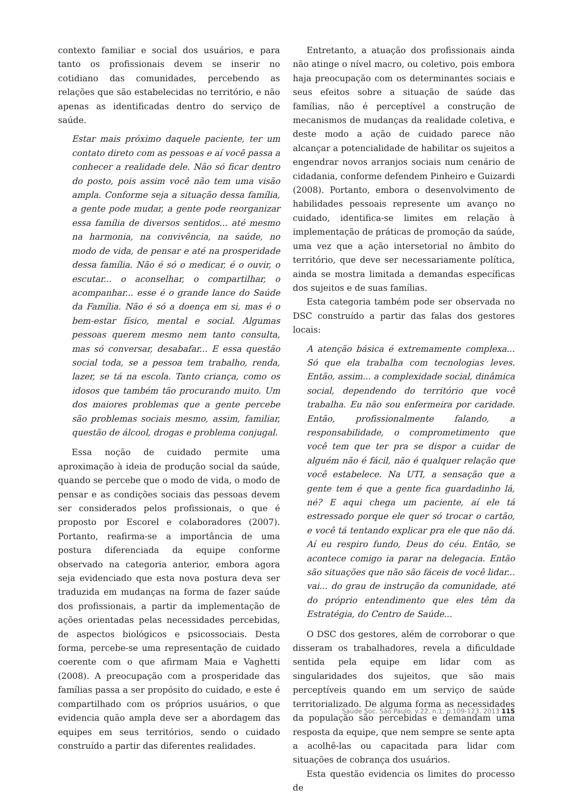contexto familiar e social dos usuários, e para tanto os profissionais devem se inserir no cotidiano das comunidades, percebendo as relações que são estabelecidas no território, e não apenas as identificadas dentro do serviço de saúde.
Estar mais próximo daquele paciente, ter um contato direto com as pessoas e aí você passa a conhecer a realidade dele. Não só ficar dentro do posto, pois assim você não tem uma visão ampla. Conforme seja a situação dessa família, a gente pode mudar, a gente pode reorganizar essa família de diversos sentidos... até mesmo na harmonia, na convivência, na saúde, no modo de vida, de pensar e até na prosperidade dessa família. Não é só o medicar, é o ouvir, o escutar... o aconselhar, o compartilhar, o acompanhar... esse é o grande lance do Saúde da Família. Não é só a doença em si, mas é o bem-estar físico, mental e social. Algumas pessoas querem mesmo nem tanto consulta, mas só conversar, desabafar... E essa questão social toda, se a pessoa tem trabalho, renda, lazer, se tá na escola. Tanto criança, como os idosos que também tão procurando muito. Um dos maiores problemas que a gente percebe são problemas sociais mesmo, assim, familiar, questão de álcool, drogas e problema conjugal.
Essa noção de cuidado permite uma aproximação à ideia de produção social da saúde, quando se percebe que o modo de vida, o modo de pensar e as condições sociais das pessoas devem ser considerados pelos profissionais, o que é proposto por Escorel e colaboradores (2007). Portanto, reafirma-se a importância de uma postura diferenciada da equipe conforme observado na categoria anterior, embora agora seja evidenciado que esta nova postura deva ser traduzida em mudanças na forma de fazer saúde dos profissionais, a partir da implementação de ações orientadas pelas necessidades percebidas, de aspectos biológicos e psicossociais. Desta forma, percebe-se uma representação de cuidado coerente com o que afirmam Maia e Vaghetti (2008). A preocupação com a prosperidade das famílias passa a ser propósito do cuidado, e este é compartilhado com os próprios usuários, o que evidencia quão ampla deve ser a abordagem das equipes em seus territórios, sendo o cuidado construído a partir das diferentes realidades.
Entretanto, a atuação dos profissionais ainda não atinge o nível macro, ou coletivo, pois embora haja preocupação com os determinantes sociais e seus efeitos sobre a situação de saúde das famílias, não é perceptível a construção de mecanismos de mudanças da realidade coletiva, e deste modo a ação de cuidado parece não alcançar a potencialidade de habilitar os sujeitos a engendrar novos arranjos sociais num cenário de cidadania, conforme defendem Pinheiro e Guizardi (2008). Portanto, embora o desenvolvimento de habilidades pessoais represente um avanço no cuidado, identifica-se limites em relação à implementação de práticas de promoção da saúde, uma vez que a ação intersetorial no âmbito do território, que deve ser necessariamente política, ainda se mostra limitada a demandas específicas dos sujeitos e de suas famílias.
Esta categoria também pode ser observada no DSC construído a partir das falas dos gestores locais:
A atenção básica é extremamente complexa... Só que ela trabalha com tecnologias leves. Então, assim... a complexidade social, dinâmica social, dependendo do território que você trabalha. Eu não sou enfermeira por caridade. Então, profissionalmente falando, a responsabilidade, o comprometimento que você tem que ter pra se dispor a cuidar de alguém não é fácil, não é qualquer relação que você estabelece. Na UTI, a sensação que a gente tem é que a gente fica guardadinho lá, né? E aqui chega um paciente, aí ele tá estressado porque ele quer só trocar o cartão, e você tá tentando explicar pra ele que não dá. Aí eu respiro fundo, Deus do céu. Então, se acontece comigo ia parar na delegacia. Então são situações que não são fáceis de você lidar... vai... do grau de instrução da comunidade, até do próprio entendimento que eles têm da Estratégia, do Centro de Saúde...
O DSC dos gestores, além de corroborar o que disseram os trabalhadores, revela a dificuldade sentida pela equipe em lidar com as singularidades dos sujeitos, que são mais perceptíveis quando em um serviço de saúde territorializado. De alguma forma as necessidades da população são percebidas e demandam uma resposta da equipe, que nem sempre se sente apta a acolhê-las ou capacitada para lidar com situações de cobrança dos usuários.
Esta questão evidencia os limites do processo de
Saúde Soc. São Paulo, v.22, n.1, p.109-123, 2013 115